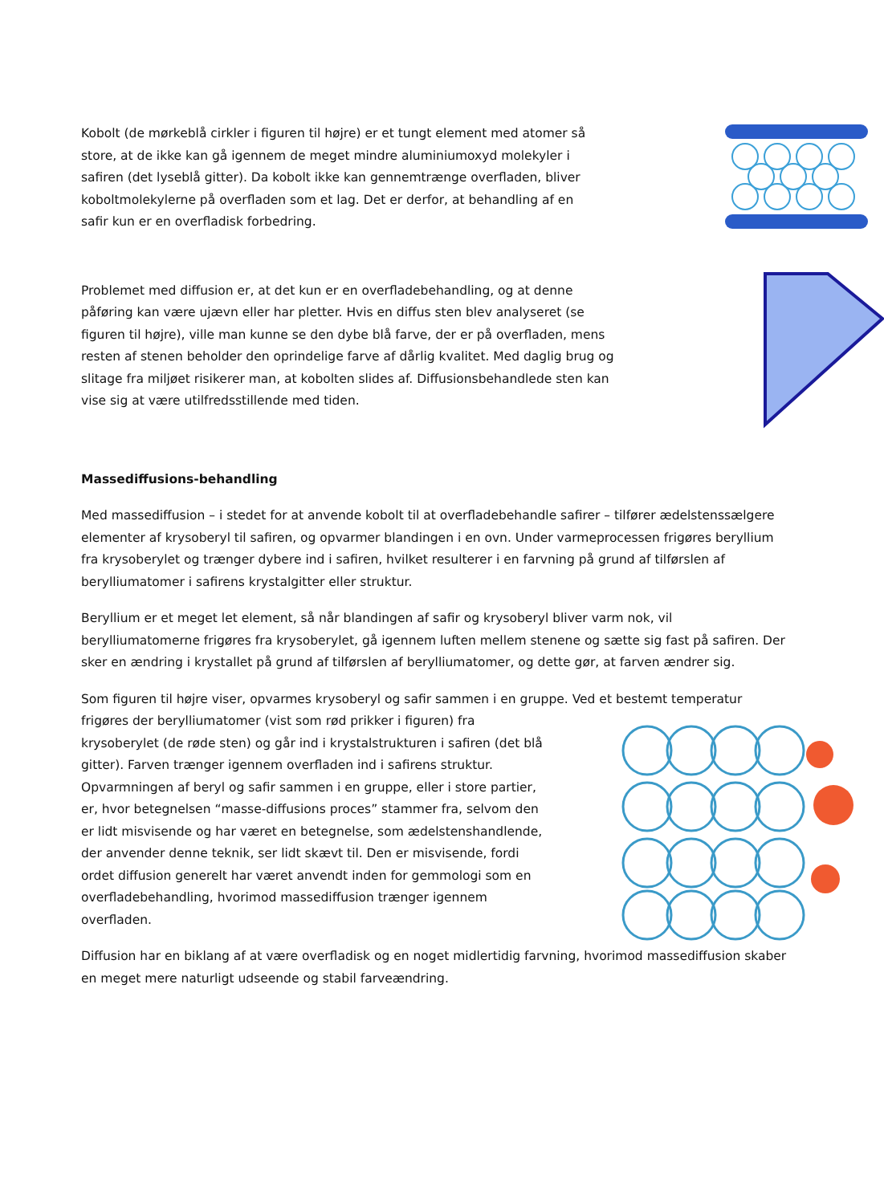Kobolt (de mørkeblå cirkler i figuren til højre) er et tungt element med atomer så store, at de ikke kan gå igennem de meget mindre aluminiumoxyd molekyler i safiren (det lyseblå gitter). Da kobolt ikke kan gennemtrænge overfladen, bliver koboltmolekylerne på overfladen som et lag. Det er derfor, at behandling af en safir kun er en overfladisk forbedring.
Problemet med diffusion er, at det kun er en overfladebehandling, og at denne påføring kan være ujævn eller har pletter. Hvis en diffus sten blev analyseret (se figuren til højre), ville man kunne se den dybe blå farve, der er på overfladen, mens resten af stenen beholder den oprindelige farve af dårlig kvalitet. Med daglig brug og slitage fra miljøet risikerer man, at kobolten slides af. Diffusionsbehandlede sten kan vise sig at være utilfredsstillende med tiden.
Massediffusions-behandling
Med massediffusion – i stedet for at anvende kobolt til at overfladebehandle safirer – tilfører ædelstenssælgere elementer af krysoberyl til safiren, og opvarmer blandingen i en ovn. Under varmeprocessen frigøres beryllium fra krysoberylet og trænger dybere ind i safiren, hvilket resulterer i en farvning på grund af tilførslen af berylliumatomer i safirens krystalgitter eller struktur.
Beryllium er et meget let element, så når blandingen af safir og krysoberyl bliver varm nok, vil berylliumatomerne frigøres fra krysoberylet, gå igennem luften mellem stenene og sætte sig fast på safiren. Der sker en ændring i krystallet på grund af tilførslen af berylliumatomer, og dette gør, at farven ændrer sig.
Som figuren til højre viser, opvarmes krysoberyl og safir sammen i en gruppe. Ved et bestemt temperatur
frigøres der berylliumatomer (vist som rød prikker i figuren) fra krysoberylet (de røde sten) og går ind i krystalstrukturen i safiren (det blå gitter). Farven trænger igennem overfladen ind i safirens struktur. Opvarmningen af beryl og safir sammen i en gruppe, eller i store partier, er, hvor betegnelsen “masse-diffusions proces” stammer fra, selvom den er lidt misvisende og har været en betegnelse, som ædelstenshandlende, der anvender denne teknik, ser lidt skævt til. Den er misvisende, fordi ordet diffusion generelt har været anvendt inden for gemmologi som en overfladebehandling, hvorimod massediffusion trænger igennem overfladen.
Diffusion har en biklang af at være overfladisk og en noget midlertidig farvning, hvorimod massediffusion skaber en meget mere naturligt udseende og stabil farveændring.